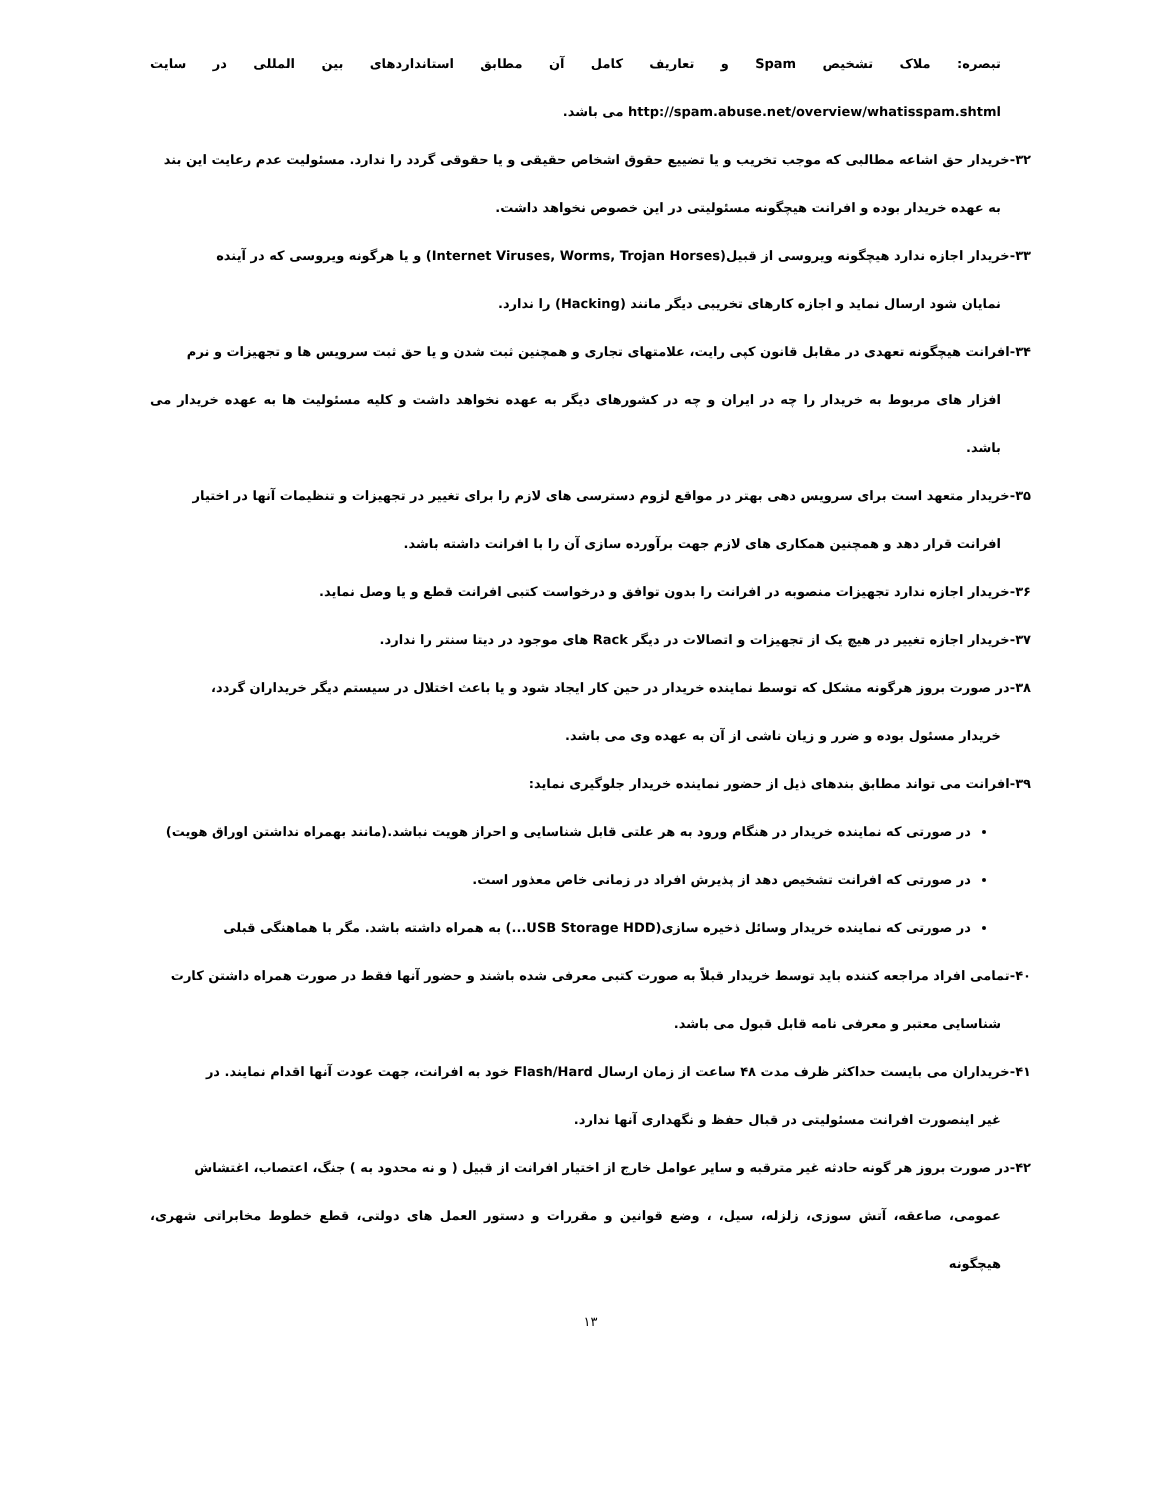تبصره: ملاک تشخیص Spam و تعاریف کامل آن مطابق استانداردهای بین المللی در سایت http://spam.abuse.net/overview/whatisspam.shtml می باشد.
۳۲-خریدار حق اشاعه مطالبی که موجب تخریب و یا تضییع حقوق اشخاص حقیقی و یا حقوقی گردد را ندارد. مسئولیت عدم رعایت این بند
به عهده خریدار بوده و افرانت هیچگونه مسئولیتی در این خصوص نخواهد داشت.
۳۳-خریدار اجازه ندارد هیچگونه ویروسی از قبیل(Internet Viruses, Worms, Trojan Horses) و یا هرگونه ویروسی که در آینده
نمایان شود ارسال نماید و اجازه کارهای تخریبی دیگر مانند (Hacking) را ندارد.
۳۴-افرانت هیچگونه تعهدی در مقابل قانون کپی رایت، علامتهای تجاری و همچنین ثبت شدن و یا حق ثبت سرویس ها و تجهیزات و نرم
افزار های مربوط به خریدار را چه در ایران و چه در کشورهای دیگر به عهده نخواهد داشت و کلیه مسئولیت ها به عهده خریدار می باشد.
۳۵-خریدار متعهد است برای سرویس دهی بهتر در مواقع لزوم دسترسی های لازم را برای تغییر در تجهیزات و تنظیمات آنها در اختیار
افرانت قرار دهد و همچنین همکاری های لازم جهت برآورده سازی آن را با افرانت داشته باشد.
۳۶-خریدار اجازه ندارد تجهیزات منصوبه در افرانت را بدون توافق و درخواست کتبی افرانت قطع و یا وصل نماید.
۳۷-خریدار اجازه تغییر در هیچ یک از تجهیزات و اتصالات در دیگر Rack های موجود در دیتا سنتر را ندارد.
۳۸-در صورت بروز هرگونه مشکل که توسط نماینده خریدار در حین کار ایجاد شود و یا باعث اختلال در سیستم دیگر خریداران گردد،
خریدار مسئول بوده و ضرر و زیان ناشی از آن به عهده وی می باشد.
۳۹-افرانت می تواند مطابق بندهای ذیل از حضور نماینده خریدار جلوگیری نماید:
در صورتی که نماینده خریدار در هنگام ورود به هر علتی قابل شناسایی و احراز هویت نباشد.(مانند بهمراه نداشتن اوراق هویت)
در صورتی که افرانت تشخیص دهد از پذیرش افراد در زمانی خاص معذور است.
در صورتی که نماینده خریدار وسائل ذخیره سازی(USB Storage HDD...) به همراه داشته باشد. مگر با هماهنگی قبلی
۴۰-تمامی افراد مراجعه کننده باید توسط خریدار قبلاً به صورت کتبی معرفی شده باشند و حضور آنها فقط در صورت همراه داشتن کارت
شناسایی معتبر و معرفی نامه قابل قبول می باشد.
۴۱-خریداران می بایست حداکثر ظرف مدت ۴۸ ساعت از زمان ارسال Flash/Hard خود به افرانت، جهت عودت آنها اقدام نمایند. در
غیر اینصورت افرانت مسئولیتی در قبال حفظ و نگهداری آنها ندارد.
۴۲-در صورت بروز هر گونه حادثه غیر مترقبه و سایر عوامل خارج از اختیار افرانت از قبیل ( و نه محدود به ) جنگ، اعتصاب، اغتشاش
عمومی، صاعقه، آتش سوزی، زلزله، سیل، ، وضع قوانین و مقررات و دستور العمل های دولتی، قطع خطوط مخابراتی شهری، هیچگونه
۱۳